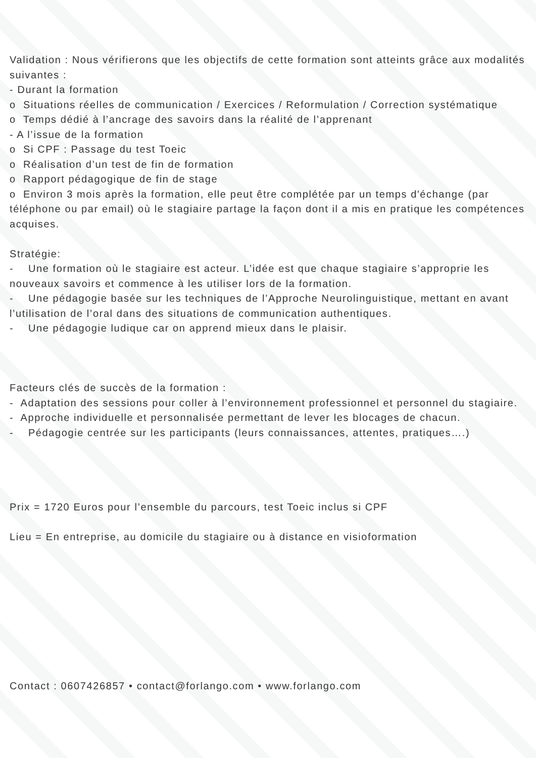Validation : Nous vérifierons que les objectifs de cette formation sont atteints grâce aux modalités suivantes :
- Durant la formation
o Situations réelles de communication / Exercices / Reformulation / Correction systématique
o Temps dédié à l’ancrage des savoirs dans la réalité de l’apprenant
- A l’issue de la formation
o Si CPF : Passage du test Toeic
o Réalisation d’un test de fin de formation
o Rapport pédagogique de fin de stage
o Environ 3 mois après la formation, elle peut être complétée par un temps d'échange (par téléphone ou par email) où le stagiaire partage la façon dont il a mis en pratique les compétences acquises.
Stratégie:
- Une formation où le stagiaire est acteur. L’idée est que chaque stagiaire s’approprie les nouveaux savoirs et commence à les utiliser lors de la formation.
- Une pédagogie basée sur les techniques de l’Approche Neurolinguistique, mettant en avant l’utilisation de l’oral dans des situations de communication authentiques.
- Une pédagogie ludique car on apprend mieux dans le plaisir.
Facteurs clés de succès de la formation :
- Adaptation des sessions pour coller à l’environnement professionnel et personnel du stagiaire.
- Approche individuelle et personnalisée permettant de lever les blocages de chacun.
- Pédagogie centrée sur les participants (leurs connaissances, attentes, pratiques….)
Prix = 1720 Euros pour l’ensemble du parcours, test Toeic inclus si CPF
Lieu = En entreprise, au domicile du stagiaire ou à distance en visioformation
Contact : 0607426857 • contact@forlango.com • www.forlango.com